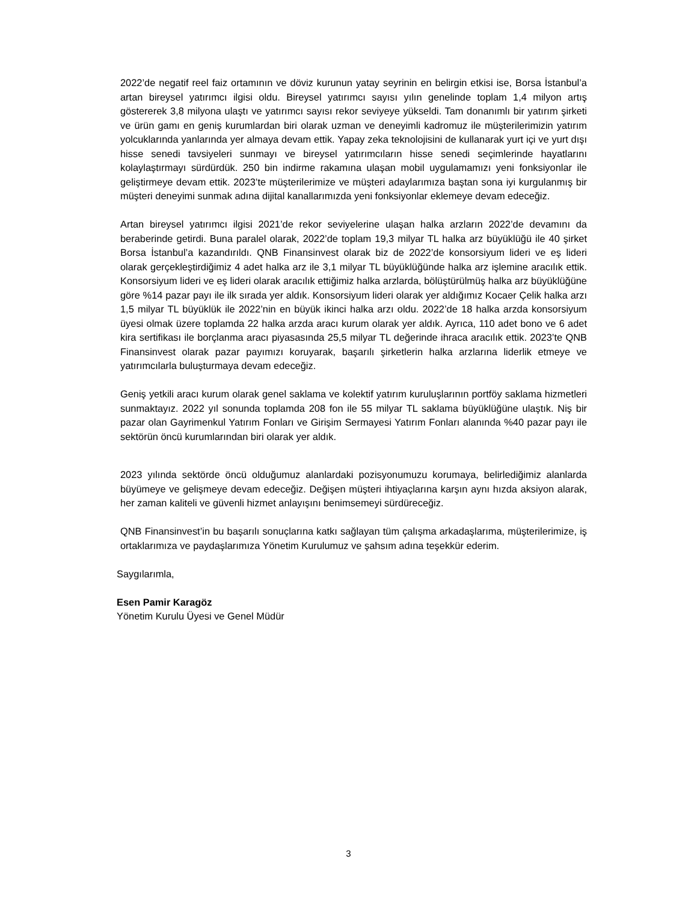2022’de negatif reel faiz ortamının ve döviz kurunun yatay seyrinin en belirgin etkisi ise, Borsa İstanbul’a artan bireysel yatırımcı ilgisi oldu. Bireysel yatırımcı sayısı yılın genelinde toplam 1,4 milyon artış göstererek 3,8 milyona ulaştı ve yatırımcı sayısı rekor seviyeye yükseldi. Tam donanımlı bir yatırım şirketi ve ürün gamı en geniş kurumlardan biri olarak uzman ve deneyimli kadromuz ile müşterilerimizin yatırım yolcuklarında yanlarında yer almaya devam ettik. Yapay zeka teknolojisini de kullanarak yurt içi ve yurt dışı hisse senedi tavsiyeleri sunmayı ve bireysel yatırımcıların hisse senedi seçimlerinde hayatlarını kolaylaştırmayı sürdürdük. 250 bin indirme rakamına ulaşan mobil uygulamamızı yeni fonksiyonlar ile geliştirmeye devam ettik. 2023’te müşterilerimize ve müşteri adaylarımıza baştan sona iyi kurgulanmış bir müşteri deneyimi sunmak adına dijital kanallarımızda yeni fonksiyonlar eklemeye devam edeceğiz.
Artan bireysel yatırımcı ilgisi 2021’de rekor seviyelerine ulaşan halka arzların 2022’de devamını da beraberinde getirdi. Buna paralel olarak, 2022’de toplam 19,3 milyar TL halka arz büyüklüğü ile 40 şirket Borsa İstanbul’a kazandırıldı. QNB Finansinvest olarak biz de 2022’de konsorsiyum lideri ve eş lideri olarak gerçekleştirdiğimiz 4 adet halka arz ile 3,1 milyar TL büyüklüğünde halka arz işlemine aracılık ettik. Konsorsiyum lideri ve eş lideri olarak aracılık ettiğimiz halka arzlarda, bölüştürülmüş halka arz büyüklüğüne göre %14 pazar payı ile ilk sırada yer aldık. Konsorsiyum lideri olarak yer aldığımız Kocaer Çelik halka arzı 1,5 milyar TL büyüklük ile 2022’nin en büyük ikinci halka arzı oldu. 2022’de 18 halka arzda konsorsiyum üyesi olmak üzere toplamda 22 halka arzda aracı kurum olarak yer aldık. Ayrıca, 110 adet bono ve 6 adet kira sertifikası ile borçlanma aracı piyasasında 25,5 milyar TL değerinde ihraca aracılık ettik. 2023’te QNB Finansinvest olarak pazar payımızı koruyarak, başarılı şirketlerin halka arzlarına liderlik etmeye ve yatırımcılarla buluşturmaya devam edeceğiz.
Geniş yetkili aracı kurum olarak genel saklama ve kolektif yatırım kuruluşlarının portföy saklama hizmetleri sunmaktayız. 2022 yıl sonunda toplamda 208 fon ile 55 milyar TL saklama büyüklüğüne ulaştık. Niş bir pazar olan Gayrimenkul Yatırım Fonları ve Girişim Sermayesi Yatırım Fonları alanında %40 pazar payı ile sektörün öncü kurumlarından biri olarak yer aldık.
2023 yılında sektörde öncü olduğumuz alanlardaki pozisyonumuzu korumaya, belirlediğimiz alanlarda büyümeye ve gelişmeye devam edeceğiz. Değişen müşteri ihtiyaçlarına karşın aynı hızda aksiyon alarak, her zaman kaliteli ve güvenli hizmet anlayışını benimsemeyi sürdüreceğiz.
QNB Finansinvest’in bu başarılı sonuçlarına katkı sağlayan tüm çalışma arkadaşlarıma, müşterilerimize, iş ortaklarımıza ve paydaşlarımıza Yönetim Kurulumuz ve şahsım adına teşekkür ederim.
Saygılarımla,
Esen Pamir Karagöz
Yönetim Kurulu Üyesi ve Genel Müdür
3